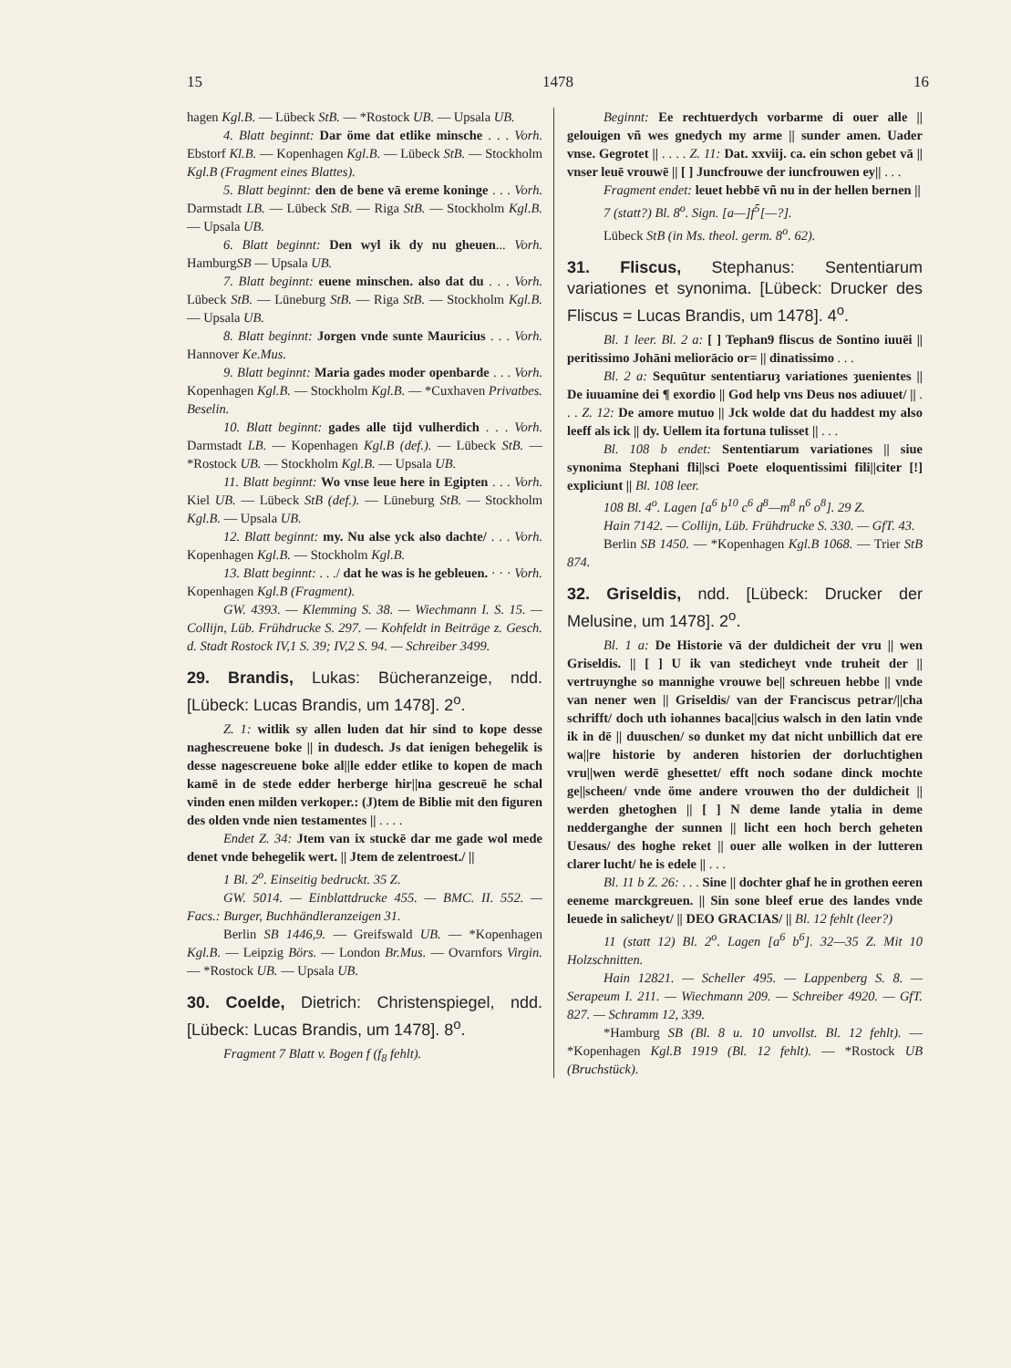15 1478 16
hagen Kgl.B. — Lübeck StB. — *Rostock UB. — Upsala UB.
4. Blatt beginnt: Dar öme dat etlike minsche . . . Vorh. Ebstorf Kl.B. — Kopenhagen Kgl.B. — Lübeck StB. — Stockholm Kgl.B (Fragment eines Blattes).
5. Blatt beginnt: den de bene vā ereme koninge . . . Vorh. Darmstadt LB. — Lübeck StB. — Riga StB. — Stockholm Kgl.B. — Upsala UB.
6. Blatt beginnt: Den wyl ik dy nu gheuen... Vorh. HamburgSB — Upsala UB.
7. Blatt beginnt: euene minschen. also dat du . . . Vorh. Lübeck StB. — Lüneburg StB. — Riga StB. — Stockholm Kgl.B. — Upsala UB.
8. Blatt beginnt: Jorgen vnde sunte Mauricius . . . Vorh. Hannover Ke.Mus.
9. Blatt beginnt: Maria gades moder openbarde . . . Vorh. Kopenhagen Kgl.B. — Stockholm Kgl.B. — *Cuxhaven Privatbes. Beselin.
10. Blatt beginnt: gades alle tijd vulherdich . . . Vorh. Darmstadt LB. — Kopenhagen Kgl.B (def.). — Lübeck StB. — *Rostock UB. — Stockholm Kgl.B. — Upsala UB.
11. Blatt beginnt: Wo vnse leue here in Egipten . . . Vorh. Kiel UB. — Lübeck StB (def.). — Lüneburg StB. — Stockholm Kgl.B. — Upsala UB.
12. Blatt beginnt: my. Nu alse yck also dachte/ . . . Vorh. Kopenhagen Kgl.B. — Stockholm Kgl.B.
13. Blatt beginnt: . . ./ dat he was is he gebleuen. · · · Vorh. Kopenhagen Kgl.B (Fragment).
GW. 4393. — Klemming S. 38. — Wiechmann I. S. 15. — Collijn, Lüb. Frühdrucke S. 297. — Kohfeldt in Beiträge z. Gesch. d. Stadt Rostock IV,1 S. 39; IV,2 S. 94. — Schreiber 3499.
29. Brandis, Lukas: Bücheranzeige, ndd. [Lübeck: Lucas Brandis, um 1478]. 2<sup>o</sup>.
Z. 1: witlik sy allen luden dat hir sind to kope desse naghescreuene boke || in dudesch. Js dat ienigen behegelik is desse nagescreuene boke al||le edder etlike to kopen de mach kamē in de stede edder herberge hir||na gescreuē he schal vinden enen milden verkoper.: (J)tem de Biblie mit den figuren des olden vnde nien testamentes || . . . .
Endet Z. 34: Jtem van ix stuckē dar me gade wol mede denet vnde behegelik wert. || Jtem de zelentroest./ ||
1 Bl. 2<sup>o</sup>. Einseitig bedruckt. 35 Z.
GW. 5014. — Einblattdrucke 455. — BMC. II. 552. — Facs.: Burger, Buchhändleranzeigen 31.
Berlin SB 1446,9. — Greifswald UB. — *Kopenhagen Kgl.B. — Leipzig Börs. — London Br.Mus. — Ovarnfors Virgin. — *Rostock UB. — Upsala UB.
30. Coelde, Dietrich: Christenspiegel, ndd. [Lübeck: Lucas Brandis, um 1478]. 8<sup>o</sup>.
Fragment 7 Blatt v. Bogen f (f<sub>8</sub> fehlt).
Beginnt: Ee rechtuerdych vorbarme di ouer alle || gelouigen vñ wes gnedych my arme || sunder amen. Uader vnse. Gegrotet || . . . . Z. 11: Dat. xxviij. ca. ein schon gebet vā || vnser leuē vrouwē || [ ] Juncfrouwe der iuncfrouwen ey|| . . .
Fragment endet: leuet hebbē vñ nu in der hellen bernen ||
7 (statt?) Bl. 8<sup>o</sup>. Sign. [a—]f<sup>5</sup>[—?].
Lübeck StB (in Ms. theol. germ. 8<sup>o</sup>. 62).
31. Fliscus, Stephanus: Sententiarum variationes et synonima. [Lübeck: Drucker des Fliscus = Lucas Brandis, um 1478]. 4<sup>o</sup>.
Bl. 1 leer. Bl. 2 a: [ ] Tephan9 fliscus de Sontino iuuēi || peritissimo Johāni meliorācio or= || dinatissimo . . .
Bl. 2 a: Sequūtur sententiaruȝ variationes ȝuenientes || De iuuamine dei ¶ exordio || God help vns Deus nos adiuuet/ || . . . Z. 12: De amore mutuo || Jck wolde dat du haddest my also leeff als ick || dy. Uellem ita fortuna tulisset || . . .
Bl. 108 b endet: Sententiarum variationes || siue synonima Stephani fli||sci Poete eloquentissimi fili||citer [!] expliciunt || Bl. 108 leer.
108 Bl. 4<sup>o</sup>. Lagen [a<sup>6</sup> b<sup>10</sup> c<sup>6</sup> d<sup>8</sup>—m<sup>8</sup> n<sup>6</sup> o<sup>8</sup>]. 29 Z.
Hain 7142. — Collijn, Lüb. Frühdrucke S. 330. — GfT. 43.
Berlin SB 1450. — *Kopenhagen Kgl.B 1068. — Trier StB 874.
32. Griseldis, ndd. [Lübeck: Drucker der Melusine, um 1478]. 2<sup>o</sup>.
Bl. 1 a: De Historie vā der duldicheit der vru || wen Griseldis. || [ ] U ik van stedicheyt vnde truheit der || vertruynghe so mannighe vrouwe be|| schreuen hebbe || vnde van nener wen || Griseldis/ van der Franciscus petrar/||cha schrifft/ doch uth iohannes baca||cius walsch in den latin vnde ik in dē || duuschen/ so dunket my dat nicht unbillich dat ere wa||re historie by anderen historien der dorluchtighen vru||wen werdē ghesettet/ efft noch sodane dinck mochte ge||scheen/ vnde öme andere vrouwen tho der duldicheit || werden ghetoghen || [ ] N deme lande ytalia in deme nedderganghe der sunnen || licht een hoch berch geheten Uesaus/ des hoghe reket || ouer alle wolken in der lutteren clarer lucht/ he is edele || . . .
Bl. 11 b Z. 26: . . . Sine || dochter ghaf he in grothen eeren eeneme marckgreuen. || Sin sone bleef erue des landes vnde leuede in salicheyt/ || DEO GRACIAS/ || Bl. 12 fehlt (leer?)
11 (statt 12) Bl. 2<sup>o</sup>. Lagen [a<sup>6</sup> b<sup>6</sup>]. 32—35 Z. Mit 10 Holzschnitten.
Hain 12821. — Scheller 495. — Lappenberg S. 8. — Serapeum I. 211. — Wiechmann 209. — Schreiber 4920. — GfT. 827. — Schramm 12, 339.
*Hamburg SB (Bl. 8 u. 10 unvollst. Bl. 12 fehlt). — *Kopenhagen Kgl.B 1919 (Bl. 12 fehlt). — *Rostock UB (Bruchstück).